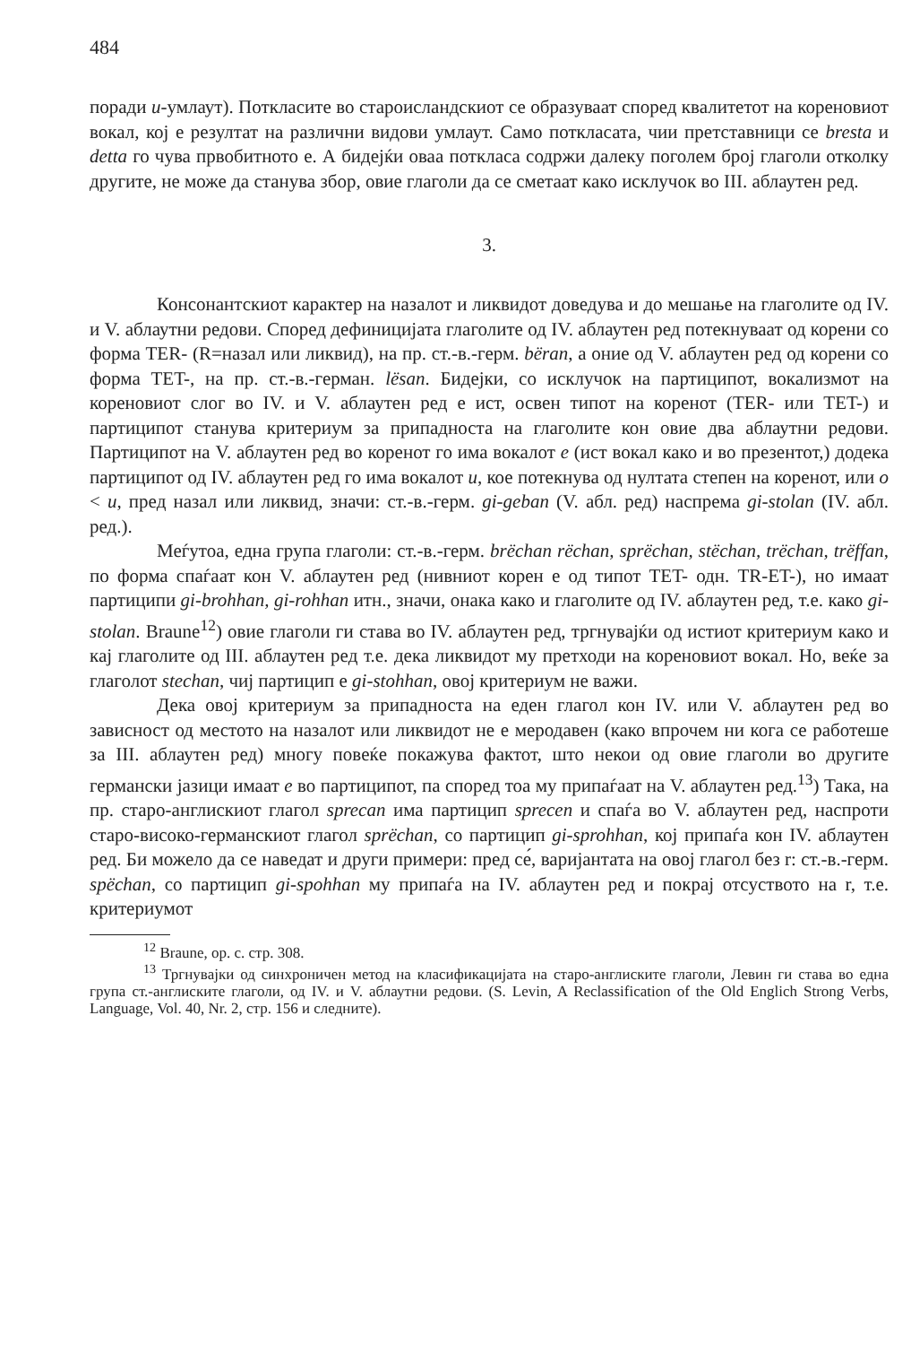484
поради u-умлаут). Поткласите во староисландскиот се образуваат според квалитетот на кореновиот вокал, кој е резултат на различни видови умлаут. Само поткласата, чии претставници се bresta и detta го чува првобитното е. А бидејќи оваа поткласа содржи далеку поголем број глаголи отколку другите, не може да станува збор, овие глаголи да се сметаат како исклучок во III. аблаутен ред.
3.
Консонантскиот карактер на назалот и ликвидот доведува и до мешање на глаголите од IV. и V. аблаутни редови. Според дефиницијата глаголите од IV. аблаутен ред потекнуваат од корени со форма TER- (R=назал или ликвид), на пр. ст.-в.-герм. bëran, а оние од V. аблаутен ред од корени со форма TET-, на пр. ст.-в.-герман. lësan. Бидејки, со исклучок на партиципот, вокализмот на кореновиот слог во IV. и V. аблаутен ред е ист, освен типот на коренот (TER- или TET-) и партиципот станува критериум за припадноста на глаголите кон овие два аблаутни редови. Партиципот на V. аблаутен ред во коренот го има вокалот e (ист вокал како и во презентот,) додека партиципот од IV. аблаутен ред го има вокалот u, кое потекнува од нултата степен на коренот, или o < u, пред назал или ликвид, значи: ст.-в.-герм. gi-geban (V. абл. ред) наспрема gi-stolan (IV. абл. ред.).
Меѓутоа, една група глаголи: ст.-в.-герм. brëchan rëchan, sprëchan, stëchan, trëchan, trëffan, по форма спаѓаат кон V. аблаутен ред (нивниот корен е од типот TET- одн. TR-ET-), но имаат партиципи gi-brohhan, gi-rohhan итн., значи, онака како и глаголите од IV. аблаутен ред, т.е. како gi-stolan. Braune<sup>12</sup>) овие глаголи ги става во IV. аблаутен ред, тргнувајќи од истиот критериум како и кај глаголите од III. аблаутен ред т.е. дека ликвидот му претходи на кореновиот вокал. Но, веќе за глаголот stechan, чиј партицип е gi-stohhan, овој критериум не важи.
Дека овој критериум за припадноста на еден глагол кон IV. или V. аблаутен ред во зависност од местото на назалот или ликвидот не е меродавен (како впрочем ни кога се работеше за III. аблаутен ред) многу повеќе покажува фактот, што некои од овие глаголи во другите германски јазици имаат e во партиципот, па според тоа му припаѓаат на V. аблаутен ред.<sup>13</sup>) Така, на пр. старо-англискиот глагол sprecan има партицип sprecen и спаѓа во V. аблаутен ред, наспроти старо-високо-германскиот глагол sprëchan, со партицип gi-sprohhan, кој припаѓа кон IV. аблаутен ред. Би можело да се наведат и други примери: пред се́, варијантата на овој глагол без r: ст.-в.-герм. spëchan, со партицип gi-spohhan му припаѓа на IV. аблаутен ред и покрај отсуството на r, т.е. критериумот
<sup>12</sup> Braune, op. c. стр. 308.
<sup>13</sup> Тргнувајки од синхроничен метод на класификацијата на старо-англиските глаголи, Левин ги става во една група ст.-англиските глаголи, од IV. и V. аблаутни редови. (S. Levin, A Reclassification of the Old Englich Strong Verbs, Language, Vol. 40, Nr. 2, стр. 156 и следните).